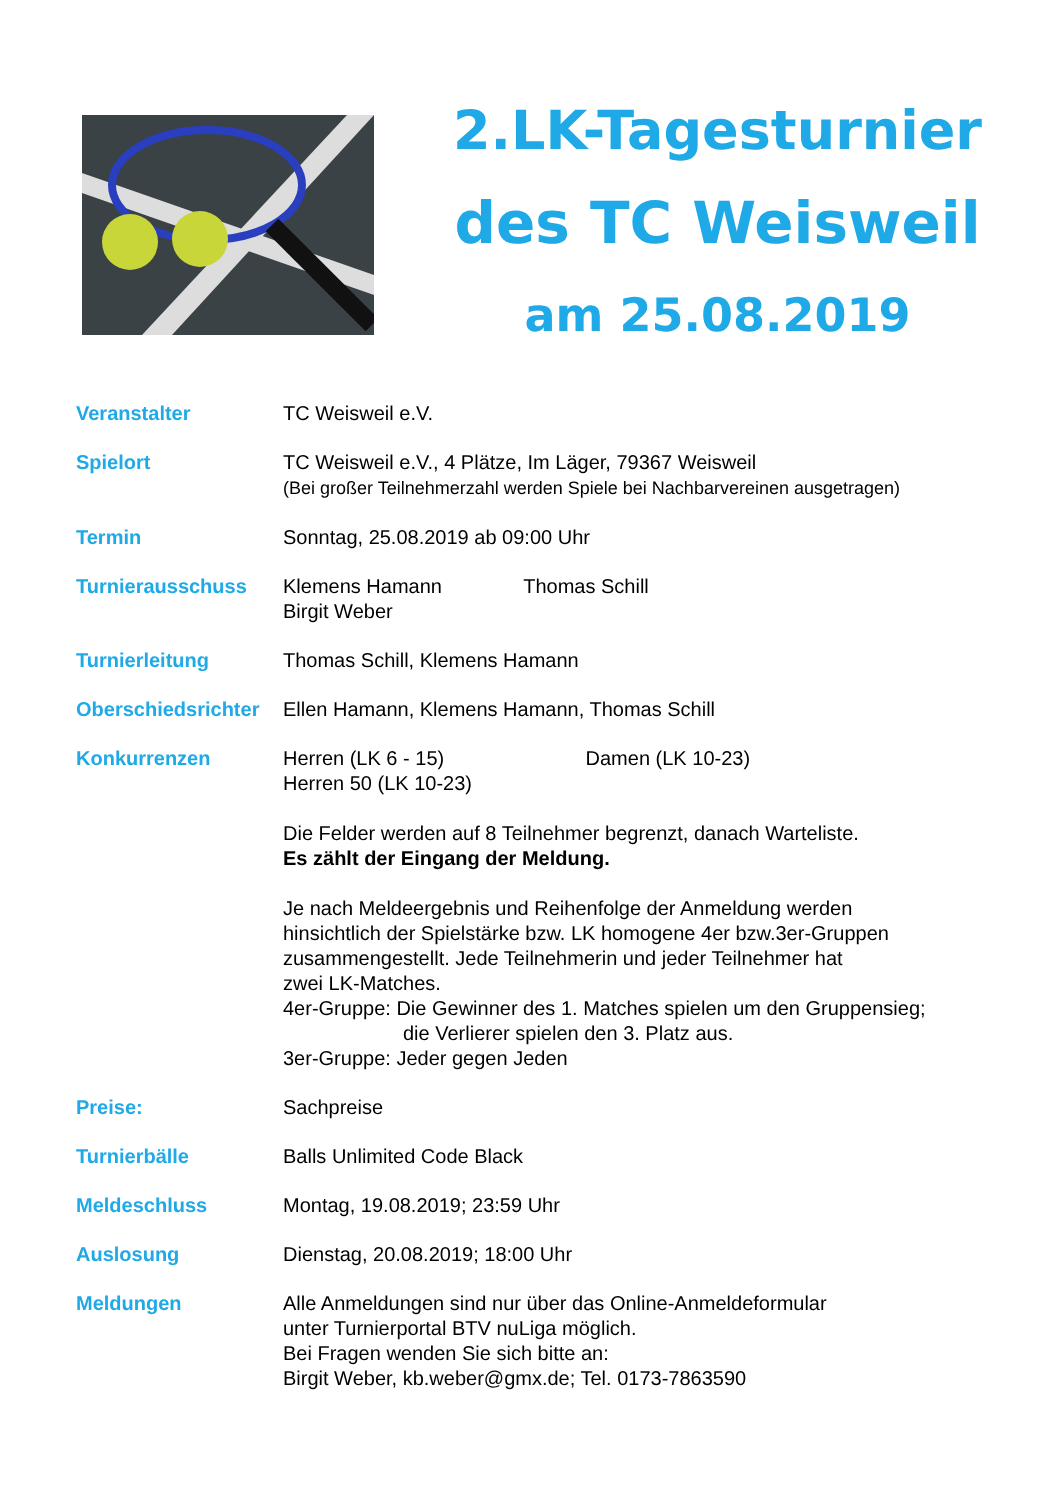2.LK-Tagesturnier
des TC Weisweil
am 25.08.2019
Veranstalter TC Weisweil e.V.
Spielort TC Weisweil e.V., 4 Plätze, Im Läger, 79367 Weisweil
(Bei großer Teilnehmerzahl werden Spiele bei Nachbarvereinen ausgetragen)
Termin Sonntag, 25.08.2019 ab 09:00 Uhr
Turnierausschuss Klemens Hamann Thomas Schill
Birgit Weber
Turnierleitung Thomas Schill, Klemens Hamann
Oberschiedsrichter
Ellen Hamann, Klemens Hamann, Thomas Schill
Konkurrenzen Herren (LK 6 - 15) Damen (LK 10-23)
Herren 50 (LK 10-23)
Die Felder werden auf 8 Teilnehmer begrenzt, danach Warteliste.
Es zählt der Eingang der Meldung.
Je nach Meldeergebnis und Reihenfolge der Anmeldung werden
hinsichtlich der Spielstärke bzw. LK homogene 4er bzw.3er-Gruppen
zusammengestellt. Jede Teilnehmerin und jeder Teilnehmer hat
zwei LK-Matches.
4er-Gruppe: Die Gewinner des 1. Matches spielen um den Gruppensieg;
die Verlierer spielen den 3. Platz aus.
3er-Gruppe: Jeder gegen Jeden
Preise: Sachpreise
Turnierbälle Balls Unlimited Code Black
Meldeschluss Montag, 19.08.2019; 23:59 Uhr
Auslosung Dienstag, 20.08.2019; 18:00 Uhr
Meldungen Alle Anmeldungen sind nur über das Online-Anmeldeformular
unter Turnierportal BTV nuLiga möglich.
Bei Fragen wenden Sie sich bitte an:
Birgit Weber, kb.weber@gmx.de; Tel. 0173-7863590